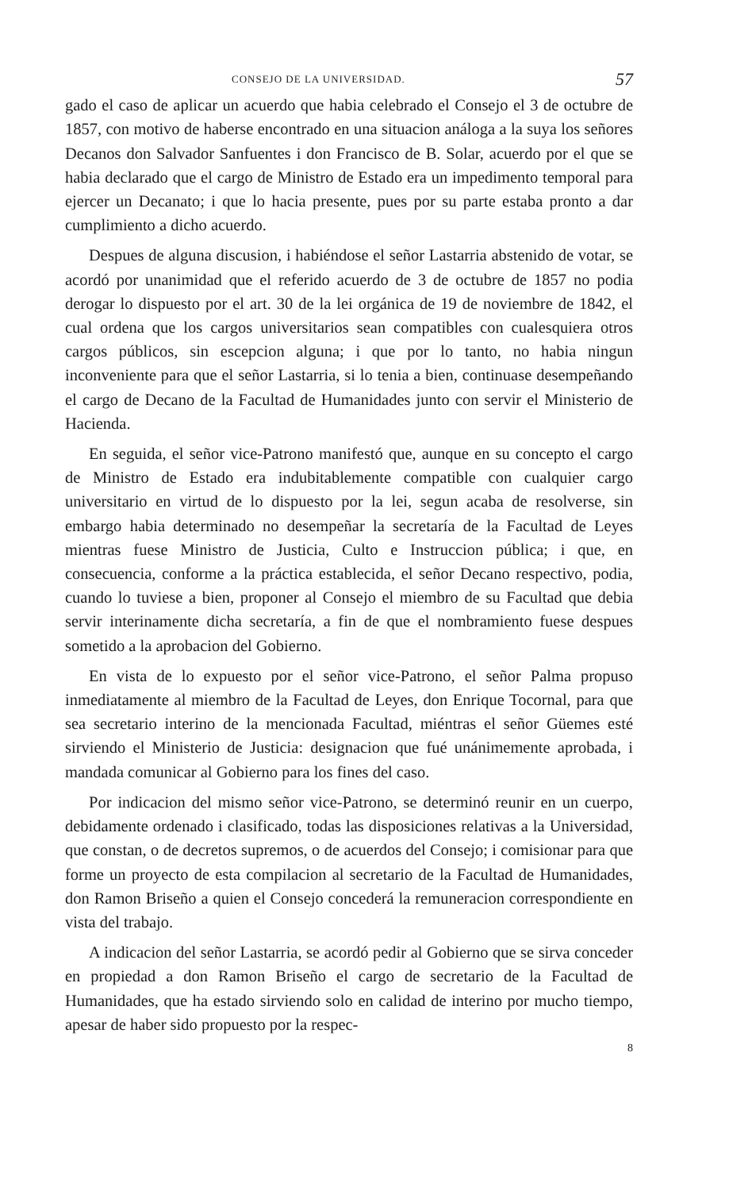CONSEJO DE LA UNIVERSIDAD. 57
gado el caso de aplicar un acuerdo que habia celebrado el Consejo el 3 de octubre de 1857, con motivo de haberse encontrado en una situacion análoga a la suya los señores Decanos don Salvador Sanfuentes i don Francisco de B. Solar, acuerdo por el que se habia declarado que el cargo de Ministro de Estado era un impedimento temporal para ejercer un Decanato; i que lo hacia presente, pues por su parte estaba pronto a dar cumplimiento a dicho acuerdo.
Despues de alguna discusion, i habiéndose el señor Lastarria abstenido de votar, se acordó por unanimidad que el referido acuerdo de 3 de octubre de 1857 no podia derogar lo dispuesto por el art. 30 de la lei orgánica de 19 de noviembre de 1842, el cual ordena que los cargos universitarios sean compatibles con cualesquiera otros cargos públicos, sin escepcion alguna; i que por lo tanto, no habia ningun inconveniente para que el señor Lastarria, si lo tenia a bien, continuase desempeñando el cargo de Decano de la Facultad de Humanidades junto con servir el Ministerio de Hacienda.
En seguida, el señor vice-Patrono manifestó que, aunque en su concepto el cargo de Ministro de Estado era indubitablemente compatible con cualquier cargo universitario en virtud de lo dispuesto por la lei, segun acaba de resolverse, sin embargo habia determinado no desempeñar la secretaría de la Facultad de Leyes mientras fuese Ministro de Justicia, Culto e Instruccion pública; i que, en consecuencia, conforme a la práctica establecida, el señor Decano respectivo, podia, cuando lo tuviese a bien, proponer al Consejo el miembro de su Facultad que debia servir interinamente dicha secretaría, a fin de que el nombramiento fuese despues sometido a la aprobacion del Gobierno.
En vista de lo expuesto por el señor vice-Patrono, el señor Palma propuso inmediatamente al miembro de la Facultad de Leyes, don Enrique Tocornal, para que sea secretario interino de la mencionada Facultad, miéntras el señor Güemes esté sirviendo el Ministerio de Justicia: designacion que fué unánimemente aprobada, i mandada comunicar al Gobierno para los fines del caso.
Por indicacion del mismo señor vice-Patrono, se determinó reunir en un cuerpo, debidamente ordenado i clasificado, todas las disposiciones relativas a la Universidad, que constan, o de decretos supremos, o de acuerdos del Consejo; i comisionar para que forme un proyecto de esta compilacion al secretario de la Facultad de Humanidades, don Ramon Briseño a quien el Consejo concederá la remuneracion correspondiente en vista del trabajo.
A indicacion del señor Lastarria, se acordó pedir al Gobierno que se sirva conceder en propiedad a don Ramon Briseño el cargo de secretario de la Facultad de Humanidades, que ha estado sirviendo solo en calidad de interino por mucho tiempo, apesar de haber sido propuesto por la respec-
8